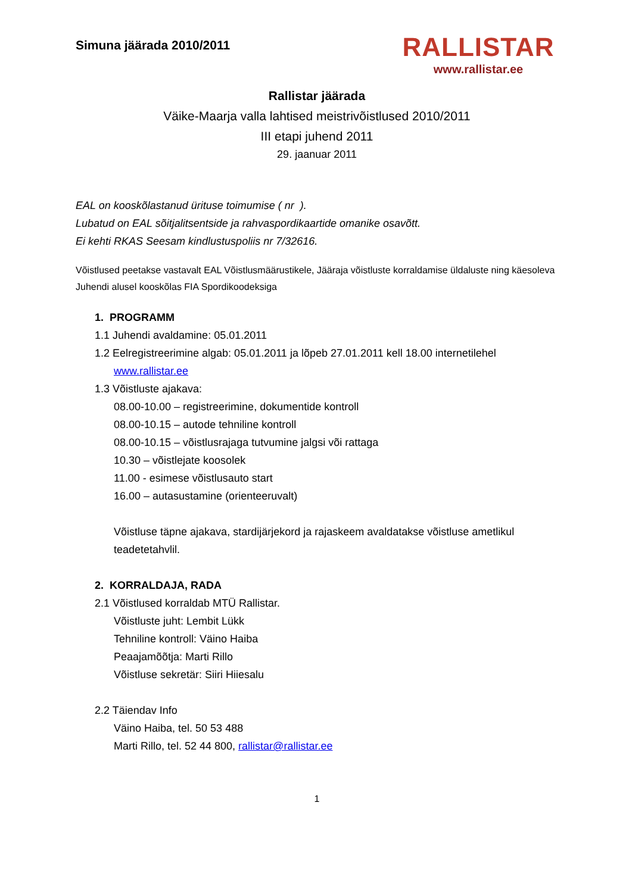Simuna jäärada 2010/2011
RALLISTAR
www.rallistar.ee
Rallistar jäärada
Väike-Maarja valla lahtised meistrivõistlused 2010/2011
III etapi juhend 2011
29. jaanuar 2011
EAL on kooskõlastanud ürituse toimumise ( nr ).
Lubatud on EAL sõitjalitsentside ja rahvaspordikaartide omanike osavõtt.
Ei kehti RKAS Seesam kindlustuspoliis nr 7/32616.
Võistlused peetakse vastavalt EAL Võistlusmäärustikele, Jääraja võistluste korraldamise üldaluste ning käesoleva Juhendi alusel kooskõlas FIA Spordikoodeksiga
1. PROGRAMM
1.1 Juhendi avaldamine: 05.01.2011
1.2 Eelregistreerimine algab: 05.01.2011 ja lõpeb 27.01.2011 kell 18.00 internetilehel
www.rallistar.ee
1.3 Võistluste ajakava:
08.00-10.00 – registreerimine, dokumentide kontroll
08.00-10.15 – autode tehniline kontroll
08.00-10.15 – võistlusrajaga tutvumine jalgsi või rattaga
10.30 – võistlejate koosolek
11.00 - esimese võistlusauto start
16.00 – autasustamine (orienteeruvalt)
Võistluse täpne ajakava, stardijärjekord ja rajaskeem avaldatakse võistluse ametlikul teadetetahvlil.
2. KORRALDAJA, RADA
2.1 Võistlused korraldab MTÜ Rallistar.
Võistluste juht: Lembit Lükk
Tehniline kontroll: Väino Haiba
Peaajamõõtja: Marti Rillo
Võistluse sekretär: Siiri Hiiesalu
2.2 Täiendav Info
Väino Haiba, tel. 50 53 488
Marti Rillo, tel. 52 44 800, rallistar@rallistar.ee
1